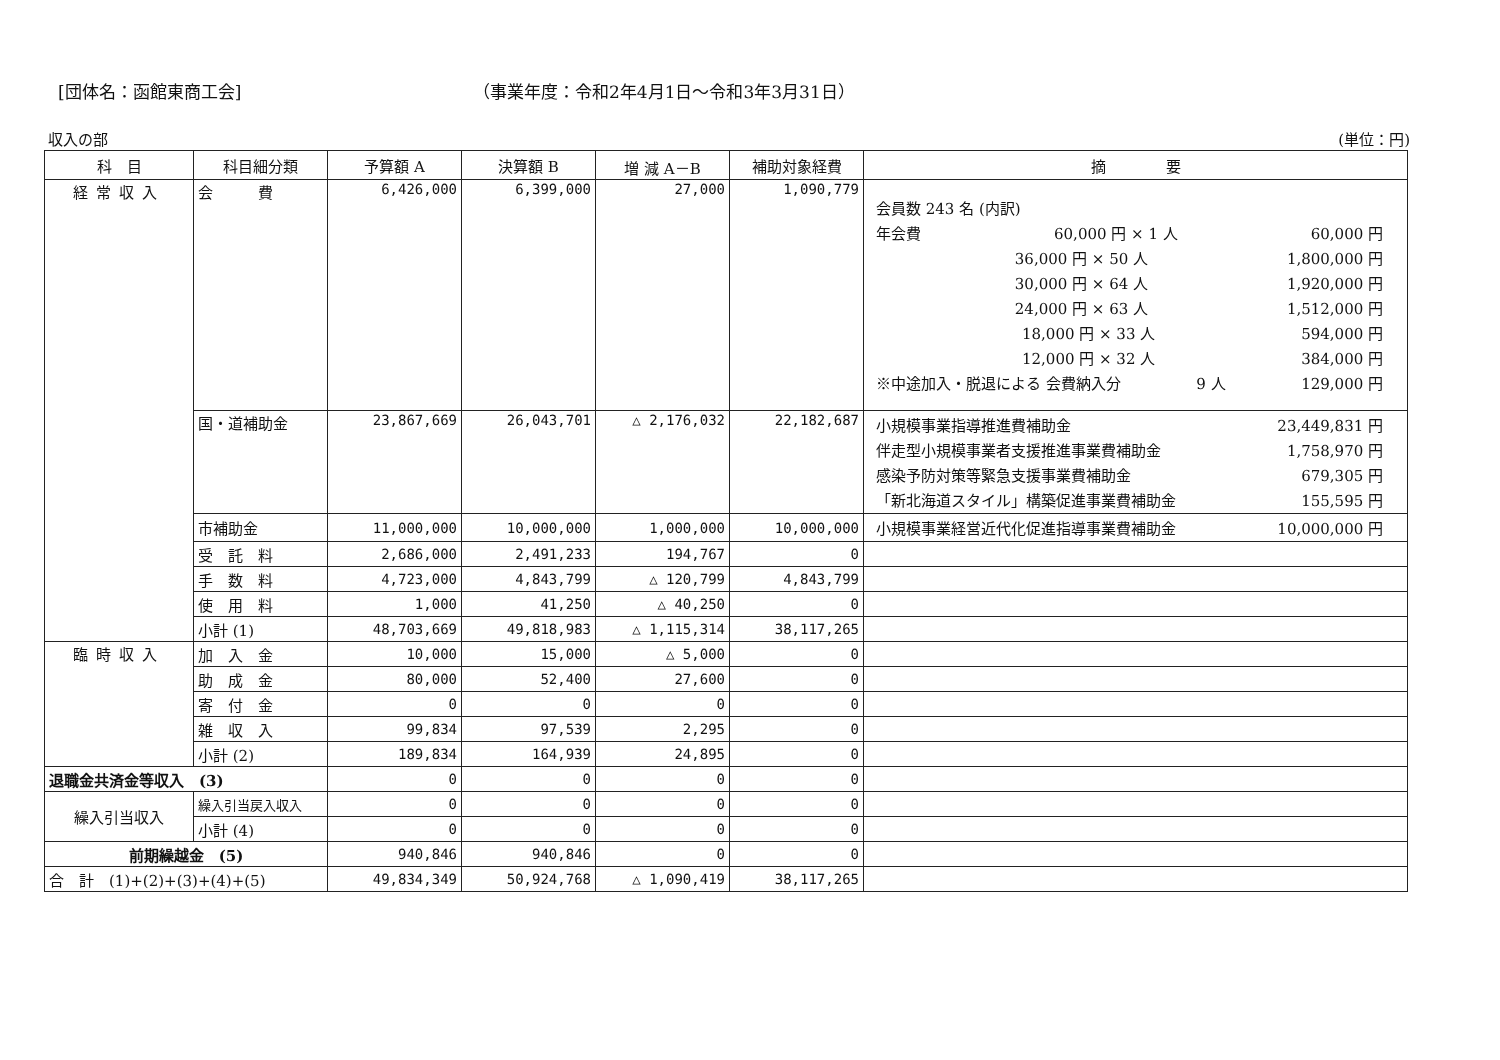[団体名：函館東商工会] （事業年度：令和2年4月1日～令和3年3月31日）
収入の部 (単位：円)
| 科 目 | 科目細分類 | 予算額 A | 決算額 B | 増 減 A－B | 補助対象経費 | 摘 要 |
| --- | --- | --- | --- | --- | --- | --- |
| 経常収入 | 会 費 | 6,426,000 | 6,399,000 | 27,000 | 1,090,779 | 会員数 243 名 (内訳) 年会費 60,000 円 × 1 人 60,000 円 36,000 円 × 50 人 1,800,000 円 30,000 円 × 64 人 1,920,000 円 24,000 円 × 63 人 1,512,000 円 18,000 円 × 33 人 594,000 円 12,000 円 × 32 人 384,000 円 ※中途加入・脱退による 会費納入分 9 人 129,000 円 |
| | 国・道補助金 | 23,867,669 | 26,043,701 | △ 2,176,032 | 22,182,687 | 小規模事業指導推進費補助金 23,449,831 円 伴走型小規模事業者支援推進事業費補助金 1,758,970 円 感染予防対策等緊急支援事業費補助金 679,305 円 「新北海道スタイル」構築促進事業費補助金 155,595 円 |
| | 市補助金 | 11,000,000 | 10,000,000 | 1,000,000 | 10,000,000 | 小規模事業経営近代化促進指導事業費補助金 10,000,000 円 |
| | 受 託 料 | 2,686,000 | 2,491,233 | 194,767 | 0 | |
| | 手 数 料 | 4,723,000 | 4,843,799 | △ 120,799 | 4,843,799 | |
| | 使 用 料 | 1,000 | 41,250 | △ 40,250 | 0 | |
| | 小計 (1) | 48,703,669 | 49,818,983 | △ 1,115,314 | 38,117,265 | |
| 臨時収入 | 加 入 金 | 10,000 | 15,000 | △ 5,000 | 0 | |
| | 助 成 金 | 80,000 | 52,400 | 27,600 | 0 | |
| | 寄 付 金 | 0 | 0 | 0 | 0 | |
| | 雑 収 入 | 99,834 | 97,539 | 2,295 | 0 | |
| | 小計 (2) | 189,834 | 164,939 | 24,895 | 0 | |
| 退職金共済金等収入 (3) | | 0 | 0 | 0 | 0 | |
| 繰入引当収入 | 繰入引当戻入収入 | 0 | 0 | 0 | 0 | |
| | 小計 (4) | 0 | 0 | 0 | 0 | |
| 前期繰越金 (5) | | 940,846 | 940,846 | 0 | 0 | |
| 合 計 (1)+(2)+(3)+(4)+(5) | | 49,834,349 | 50,924,768 | △ 1,090,419 | 38,117,265 | |